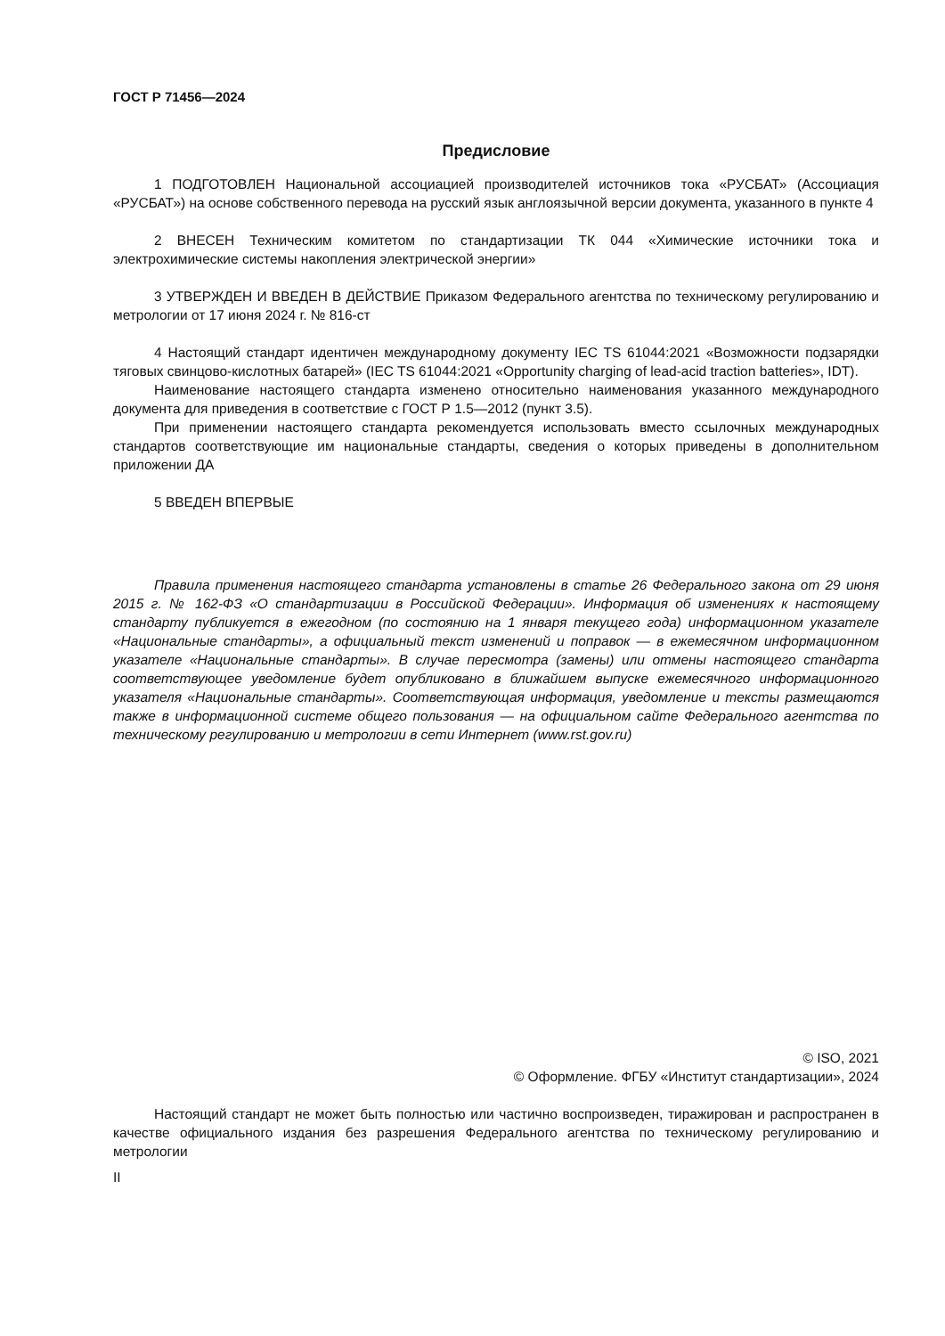ГОСТ Р 71456—2024
Предисловие
1 ПОДГОТОВЛЕН Национальной ассоциацией производителей источников тока «РУСБАТ» (Ассоциация «РУСБАТ») на основе собственного перевода на русский язык англоязычной версии документа, указанного в пункте 4
2 ВНЕСЕН Техническим комитетом по стандартизации ТК 044 «Химические источники тока и электрохимические системы накопления электрической энергии»
3 УТВЕРЖДЕН И ВВЕДЕН В ДЕЙСТВИЕ Приказом Федерального агентства по техническому регулированию и метрологии от 17 июня 2024 г. № 816-ст
4 Настоящий стандарт идентичен международному документу IEC TS 61044:2021 «Возможности подзарядки тяговых свинцово-кислотных батарей» (IEC TS 61044:2021 «Opportunity charging of lead-acid traction batteries», IDT).
Наименование настоящего стандарта изменено относительно наименования указанного международного документа для приведения в соответствие с ГОСТ Р 1.5—2012 (пункт 3.5).
При применении настоящего стандарта рекомендуется использовать вместо ссылочных международных стандартов соответствующие им национальные стандарты, сведения о которых приведены в дополнительном приложении ДА
5 ВВЕДЕН ВПЕРВЫЕ
Правила применения настоящего стандарта установлены в статье 26 Федерального закона от 29 июня 2015 г. № 162-ФЗ «О стандартизации в Российской Федерации». Информация об изменениях к настоящему стандарту публикуется в ежегодном (по состоянию на 1 января текущего года) информационном указателе «Национальные стандарты», а официальный текст изменений и поправок — в ежемесячном информационном указателе «Национальные стандарты». В случае пересмотра (замены) или отмены настоящего стандарта соответствующее уведомление будет опубликовано в ближайшем выпуске ежемесячного информационного указателя «Национальные стандарты». Соответствующая информация, уведомление и тексты размещаются также в информационной системе общего пользования — на официальном сайте Федерального агентства по техническому регулированию и метрологии в сети Интернет (www.rst.gov.ru)
© ISO, 2021
© Оформление. ФГБУ «Институт стандартизации», 2024
Настоящий стандарт не может быть полностью или частично воспроизведен, тиражирован и распространен в качестве официального издания без разрешения Федерального агентства по техническому регулированию и метрологии
II